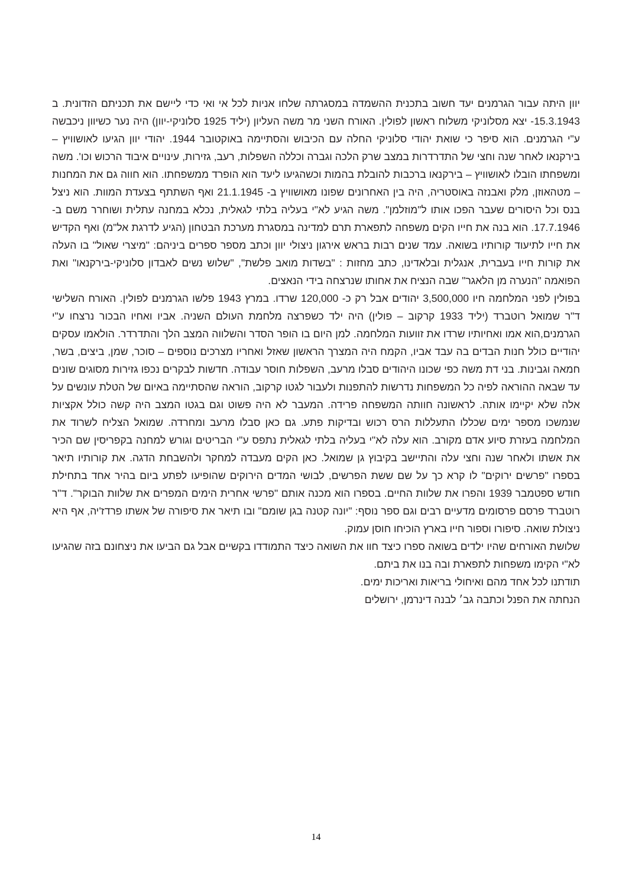יוון היתה עבור הגרמנים יעד חשוב בתכנית ההשמדה במסגרתה שלחו אניות לכל אי ואי כדי ליישם את תכניתם הזדונית. ב 15.3.1943- יצא מסלוניקי משלוח ראשון לפולין. האורח השני מר משה העליון (יליד 1925 סלוניקי-יוון) היה נער כשיוון ניכבשה ע"י הגרמנים. הוא סיפר כי שואת יהודי סלוניקי החלה עם הכיבוש והסתיימה באוקטובר 1944. יהודי יוון הגיעו לאושוויץ – בירקנאו לאחר שנה וחצי של התדרדרות במצב שרק הלכה וגברה וכללה השפלות, רעב, גזירות, עינויים איבוד הרכוש וכו'. משה ומשפחתו הובלו לאושוויץ – בירקנאו ברכבות להובלת בהמות וכשהגיעו ליעד הוא הופרד ממשפחתו. הוא חווה גם את המחנות – מטהאוזן, מלק ואבנזה באוסטריה, היה בין האחרונים שפונו מאושוויץ ב- 21.1.1945 ואף השתתף בצעדת המוות. הוא ניצל בנס וכל היסורים שעבר הפכו אותו ל"מוזלמן". משה הגיע לא"י בעליה בלתי לגאלית, נכלא במחנה עתלית ושוחרר משם ב- 17.7.1946. הוא בנה את חייו הקים משפחה לתפארת תרם למדינה במסגרת מערכת הבטחון (הגיע לדרגת אל"מ) ואף הקדיש את חייו לתיעוד קורותיו בשואה. עמד שנים רבות בראש אירגון ניצולי יוון וכתב מספר ספרים ביניהם: "מיצרי שאול" בו העלה את קורות חייו בעברית, אנגלית ובלאדינו, כתב מחזות : "בשדות מואב פלשת", "שלוש נשים לאבדון סלוניקי-בירקנאו" ואת הפואמה "הנערה מן הלאגר" שבה הנציח את אחותו שנרצחה בידי הנאצים.
בפולין לפני המלחמה חיו 3,500,000 יהודים אבל רק כ- 120,000 שרדו. במרץ 1943 פלשו הגרמנים לפולין. האורח השלישי ד"ר שמואל רוטברד (יליד 1933 קרקוב – פולין) היה ילד כשפרצה מלחמת העולם השניה. אביו ואחיו הבכור נרצחו ע"י הגרמנים,הוא אמו ואחיותיו שרדו את זוועות המלחמה. למן היום בו הופר הסדר והשלווה המצב הלך והתדרדר. הולאמו עסקים יהודיים כולל חנות הבדים בה עבד אביו, הקמח היה המצרך הראשון שאזל ואחריו מצרכים נוספים – סוכר, שמן, ביצים, בשר, חמאה וגבינות. בני דת משה כפי שכונו היהודים סבלו מרעב, השפלות חוסר עבודה. חדשות לבקרים נכפו גזירות מסוגים שונים עד שבאה ההוראה לפיה כל המשפחות נדרשות להתפנות ולעבור לגטו קרקוב, הוראה שהסתיימה באיום של הטלת עונשים על אלה שלא יקיימו אותה. לראשונה חוותה המשפחה פרידה. המעבר לא היה פשוט וגם בגטו המצב היה קשה כולל אקציות שנמשכו מספר ימים שכללו התעללות הרס רכוש ובדיקות פתע. גם כאן סבלו מרעב ומחרדה. שמואל הצליח לשרוד את המלחמה בעזרת סיוע אדם מקורב. הוא עלה לא"י בעליה בלתי לגאלית נתפס ע"י הבריטים וגורש למחנה בקפריסין שם הכיר את אשתו ולאחר שנה וחצי עלה והתיישב בקיבוץ גן שמואל. כאן הקים מעבדה למחקר ולהשבחת הדגה. את קורותיו תיאר בספרו "פרשים ירוקים" לו קרא כך על שם ששת הפרשים, לבושי המדים הירוקים שהופיעו לפתע ביום בהיר אחד בתחילת חודש ספטמבר 1939 והפרו את שלוות החיים. בספרו הוא מכנה אותם "פרשי אחרית הימים המפרים את שלוות הבוקר". ד"ר רוטברד פרסם פרסומים מדעיים רבים וגם ספר נוסף: "יונה קטנה בגן שומם" ובו תיאר את סיפורה של אשתו פרדז'יה, אף היא ניצולת שואה. סיפורו וספור חייו בארץ הוכיחו חוסן עמוק.
שלושת האורחים שהיו ילדים בשואה ספרו כיצד חוו את השואה כיצד התמודדו בקשיים אבל גם הביעו את ניצחונם בזה שהגיעו לא"י הקימו משפחות לתפארת ובה בנו את ביתם.
תודתנו לכל אחד מהם ואיחולי בריאות ואריכות ימים.
הנחתה את הפנל וכתבה גב׳ לבנה דינרמן, ירושלים
14